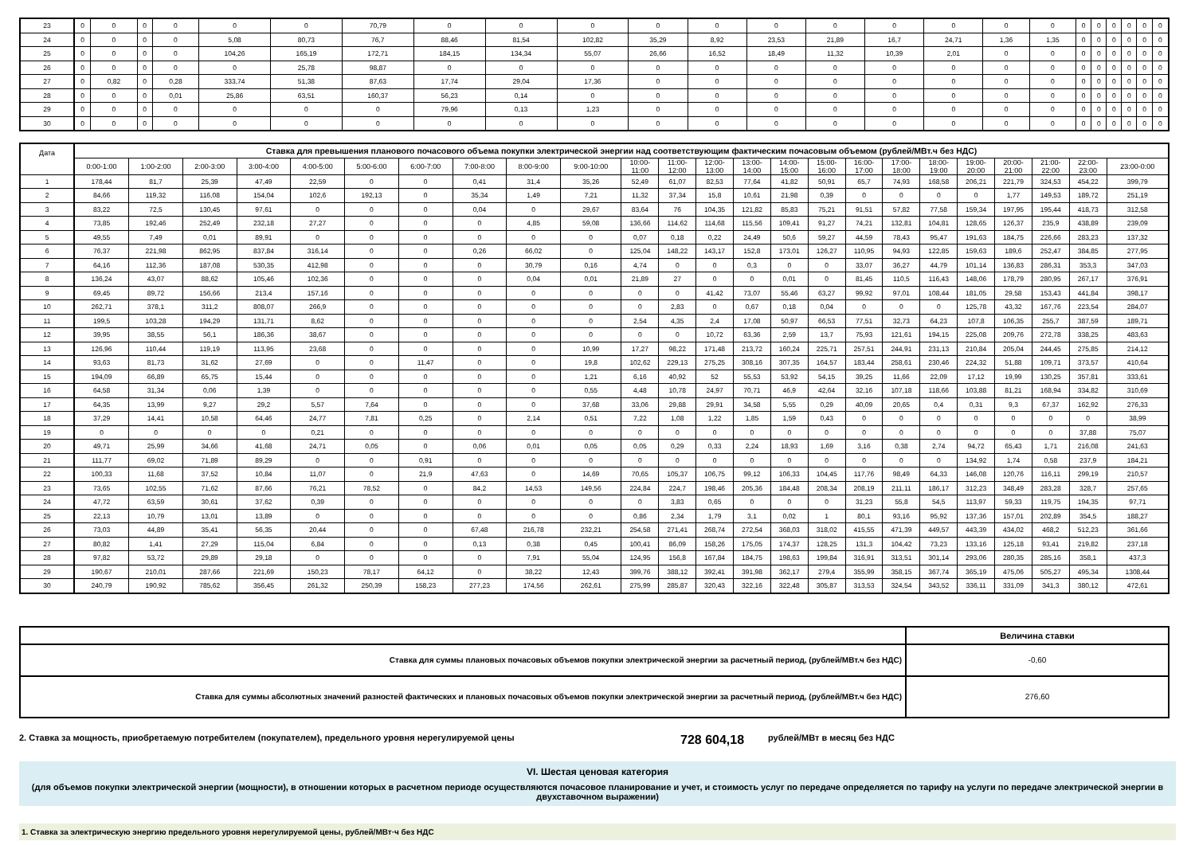| 23 | 0 | 0 | 0 | 0 | 0 | 0 | 70,79 | 0 | 0 | 0 | 0 | 0 | 0 | 0 | 0 | 0 | 0 | 0 | 0 | 0 | 0 | 0 | 0 | 0 |
| 24 | 0 | 0 | 0 | 0 | 5,08 | 80,73 | 76,7 | 88,46 | 81,54 | 102,82 | 35,29 | 8,92 | 23,53 | 21,89 | 16,7 | 24,71 | 1,36 | 1,35 | 0 | 0 | 0 | 0 | 0 | 0 |
| 25 | 0 | 0 | 0 | 0 | 104,26 | 165,19 | 172,71 | 184,15 | 134,34 | 55,07 | 26,66 | 16,52 | 18,49 | 11,32 | 10,39 | 2,01 | 0 | 0 | 0 | 0 | 0 | 0 | 0 | 0 |
| 26 | 0 | 0 | 0 | 0 | 0 | 25,78 | 98,87 | 0 | 0 | 0 | 0 | 0 | 0 | 0 | 0 | 0 | 0 | 0 | 0 | 0 | 0 | 0 | 0 | 0 |
| 27 | 0 | 0,82 | 0 | 0,28 | 333,74 | 51,38 | 87,63 | 17,74 | 29,04 | 17,36 | 0 | 0 | 0 | 0 | 0 | 0 | 0 | 0 | 0 | 0 | 0 | 0 | 0 | 0 |
| 28 | 0 | 0 | 0 | 0,01 | 25,86 | 63,51 | 160,37 | 56,23 | 0,14 | 0 | 0 | 0 | 0 | 0 | 0 | 0 | 0 | 0 | 0 | 0 | 0 | 0 | 0 | 0 |
| 29 | 0 | 0 | 0 | 0 | 0 | 0 | 0 | 79,96 | 0,13 | 1,23 | 0 | 0 | 0 | 0 | 0 | 0 | 0 | 0 | 0 | 0 | 0 | 0 | 0 | 0 |
| 30 | 0 | 0 | 0 | 0 | 0 | 0 | 0 | 0 | 0 | 0 | 0 | 0 | 0 | 0 | 0 | 0 | 0 | 0 | 0 | 0 | 0 | 0 | 0 | 0 |
| Дата | Ставка для превышения планового почасового объема покупки электрической энергии над соответствующим фактическим почасовым объемом (рублей/МВт.ч без НДС) | | | | | | | | | | | | | | | | | | | | | | | |
| --- | --- | --- | --- | --- | --- | --- | --- | --- | --- | --- | --- | --- | --- | --- | --- | --- | --- | --- | --- | --- | --- | --- | --- | --- |
| | 0:00-1:00 | 1:00-2:00 | 2:00-3:00 | 3:00-4:00 | 4:00-5:00 | 5:00-6:00 | 6:00-7:00 | 7:00-8:00 | 8:00-9:00 | 9:00-10:00 | 10:00- 11:00 | 11:00- 12:00 | 12:00- 13:00 | 13:00- 14:00 | 14:00- 15:00 | 15:00- 16:00 | 16:00- 17:00 | 17:00- 18:00 | 18:00- 19:00 | 19:00- 20:00 | 20:00- 21:00 | 21:00- 22:00 | 22:00- 23:00 | 23:00-0:00 |
| 1 | 178,44 | 81,7 | 25,39 | 47,49 | 22,59 | 0 | 0 | 0,41 | 31,4 | 35,26 | 52,49 | 61,07 | 82,53 | 77,64 | 41,82 | 50,91 | 65,7 | 74,93 | 168,58 | 206,21 | 221,79 | 324,53 | 454,22 | 399,79 |
| 2 | 84,66 | 119,32 | 116,08 | 154,04 | 102,6 | 192,13 | 0 | 35,34 | 1,49 | 7,21 | 11,32 | 37,34 | 15,8 | 10,61 | 21,98 | 0,39 | 0 | 0 | 0 | 0 | 1,77 | 149,53 | 189,72 | 251,19 |
| 3 | 83,22 | 72,5 | 130,45 | 97,61 | 0 | 0 | 0 | 0,04 | 0 | 29,67 | 83,64 | 76 | 104,35 | 121,82 | 85,83 | 75,21 | 91,51 | 57,82 | 77,58 | 159,34 | 197,95 | 195,44 | 418,73 | 312,58 |
| 4 | 73,85 | 192,46 | 252,49 | 232,18 | 27,27 | 0 | 0 | 0 | 4,85 | 59,08 | 136,66 | 114,62 | 114,68 | 115,56 | 109,41 | 91,27 | 74,21 | 132,81 | 104,81 | 128,65 | 126,37 | 235,9 | 438,89 | 239,09 |
| 5 | 49,55 | 7,49 | 0,01 | 89,91 | 0 | 0 | 0 | 0 | 0 | 0 | 0,07 | 0,18 | 0,22 | 24,49 | 50,6 | 59,27 | 44,59 | 78,43 | 95,47 | 191,63 | 184,75 | 226,66 | 283,23 | 137,32 |
| 6 | 76,37 | 221,98 | 862,95 | 837,84 | 316,14 | 0 | 0 | 0,26 | 66,02 | 0 | 125,04 | 148,22 | 143,17 | 152,8 | 173,01 | 126,27 | 110,95 | 94,93 | 122,85 | 159,63 | 189,6 | 252,47 | 384,85 | 277,95 |
| 7 | 64,16 | 112,36 | 187,08 | 530,35 | 412,98 | 0 | 0 | 0 | 30,79 | 0,16 | 4,74 | 0 | 0 | 0,3 | 0 | 0 | 33,07 | 36,27 | 44,79 | 101,14 | 136,83 | 286,31 | 353,3 | 347,03 |
| 8 | 136,24 | 43,07 | 88,62 | 105,46 | 102,36 | 0 | 0 | 0 | 0,04 | 0,01 | 21,89 | 27 | 0 | 0 | 0,01 | 0 | 81,45 | 110,5 | 116,43 | 148,06 | 178,79 | 280,95 | 267,17 | 376,91 |
| 9 | 69,45 | 89,72 | 156,66 | 213,4 | 157,16 | 0 | 0 | 0 | 0 | 0 | 0 | 0 | 41,42 | 73,07 | 55,46 | 63,27 | 99,92 | 97,01 | 108,44 | 181,05 | 29,58 | 153,43 | 441,84 | 398,17 |
| 10 | 262,71 | 378,1 | 311,2 | 808,07 | 266,9 | 0 | 0 | 0 | 0 | 0 | 0 | 2,83 | 0 | 0,67 | 0,18 | 0,04 | 0 | 0 | 0 | 125,78 | 43,32 | 167,76 | 223,54 | 284,07 |
| 11 | 199,5 | 103,28 | 194,29 | 131,71 | 8,62 | 0 | 0 | 0 | 0 | 0 | 2,54 | 4,35 | 2,4 | 17,08 | 50,97 | 66,53 | 77,51 | 32,73 | 64,23 | 107,8 | 106,35 | 255,7 | 387,59 | 189,71 |
| 12 | 39,95 | 38,55 | 56,1 | 186,36 | 38,67 | 0 | 0 | 0 | 0 | 0 | 0 | 0 | 10,72 | 63,36 | 2,59 | 13,7 | 75,93 | 121,61 | 194,15 | 225,08 | 209,76 | 272,78 | 338,25 | 483,63 |
| 13 | 126,96 | 110,44 | 119,19 | 113,95 | 23,68 | 0 | 0 | 0 | 0 | 10,99 | 17,27 | 98,22 | 171,48 | 213,72 | 160,24 | 225,71 | 257,51 | 244,91 | 231,13 | 210,84 | 205,04 | 244,45 | 275,85 | 214,12 |
| 14 | 93,63 | 81,73 | 31,62 | 27,69 | 0 | 0 | 11,47 | 0 | 0 | 19,8 | 102,62 | 229,13 | 275,25 | 308,16 | 307,35 | 164,57 | 183,44 | 258,61 | 230,46 | 224,32 | 51,88 | 109,71 | 373,57 | 410,64 |
| 15 | 194,09 | 66,89 | 65,75 | 15,44 | 0 | 0 | 0 | 0 | 0 | 1,21 | 6,16 | 40,92 | 52 | 55,53 | 53,92 | 54,15 | 39,25 | 11,66 | 22,09 | 17,12 | 19,99 | 130,25 | 357,81 | 333,61 |
| 16 | 64,58 | 31,34 | 0,06 | 1,39 | 0 | 0 | 0 | 0 | 0 | 0,55 | 4,48 | 10,78 | 24,97 | 70,71 | 46,9 | 42,64 | 32,16 | 107,18 | 118,66 | 103,88 | 81,21 | 168,94 | 334,82 | 310,69 |
| 17 | 64,35 | 13,99 | 9,27 | 29,2 | 5,57 | 7,64 | 0 | 0 | 0 | 37,68 | 33,06 | 29,88 | 29,91 | 34,58 | 5,55 | 0,29 | 40,09 | 20,65 | 0,4 | 0,31 | 9,3 | 67,37 | 162,92 | 276,33 |
| 18 | 37,29 | 14,41 | 10,58 | 64,46 | 24,77 | 7,81 | 0,25 | 0 | 2,14 | 0,51 | 7,22 | 1,08 | 1,22 | 1,85 | 1,59 | 0,43 | 0 | 0 | 0 | 0 | 0 | 0 | 0 | 38,99 |
| 19 | 0 | 0 | 0 | 0 | 0,21 | 0 | 0 | 0 | 0 | 0 | 0 | 0 | 0 | 0 | 0 | 0 | 0 | 0 | 0 | 0 | 0 | 0 | 37,88 | 75,07 |
| 20 | 49,71 | 25,99 | 34,66 | 41,68 | 24,71 | 0,05 | 0 | 0,06 | 0,01 | 0,05 | 0,05 | 0,29 | 0,33 | 2,24 | 18,93 | 1,69 | 3,16 | 0,38 | 2,74 | 94,72 | 65,43 | 1,71 | 216,08 | 241,63 |
| 21 | 111,77 | 69,02 | 71,89 | 89,29 | 0 | 0 | 0,91 | 0 | 0 | 0 | 0 | 0 | 0 | 0 | 0 | 0 | 0 | 0 | 0 | 134,92 | 1,74 | 0,58 | 237,9 | 184,21 |
| 22 | 100,33 | 11,68 | 37,52 | 10,84 | 11,07 | 0 | 21,9 | 47,63 | 0 | 14,69 | 70,65 | 105,37 | 106,75 | 99,12 | 106,33 | 104,45 | 117,76 | 98,49 | 64,33 | 146,08 | 120,76 | 116,11 | 299,19 | 210,57 |
| 23 | 73,65 | 102,55 | 71,62 | 87,66 | 76,21 | 78,52 | 0 | 84,2 | 14,53 | 149,56 | 224,84 | 224,7 | 198,46 | 205,36 | 184,48 | 208,34 | 208,19 | 211,11 | 186,17 | 312,23 | 348,49 | 283,28 | 328,7 | 257,65 |
| 24 | 47,72 | 63,59 | 30,61 | 37,62 | 0,39 | 0 | 0 | 0 | 0 | 0 | 0 | 3,83 | 0,65 | 0 | 0 | 0 | 31,23 | 55,8 | 54,5 | 113,97 | 59,33 | 119,75 | 194,35 | 97,71 |
| 25 | 22,13 | 10,79 | 13,01 | 13,89 | 0 | 0 | 0 | 0 | 0 | 0 | 0,86 | 2,34 | 1,79 | 3,1 | 0,02 | 1 | 80,1 | 93,16 | 95,92 | 137,36 | 157,01 | 202,89 | 354,5 | 188,27 |
| 26 | 73,03 | 44,89 | 35,41 | 56,35 | 20,44 | 0 | 0 | 67,48 | 216,78 | 232,21 | 254,58 | 271,41 | 268,74 | 272,54 | 368,03 | 318,02 | 415,55 | 471,39 | 449,57 | 443,39 | 434,02 | 468,2 | 512,23 | 361,66 |
| 27 | 80,82 | 1,41 | 27,29 | 115,04 | 6,84 | 0 | 0 | 0,13 | 0,38 | 0,45 | 100,41 | 86,09 | 158,26 | 175,05 | 174,37 | 128,25 | 131,3 | 104,42 | 73,23 | 133,16 | 125,18 | 93,41 | 219,82 | 237,18 |
| 28 | 97,82 | 53,72 | 29,89 | 29,18 | 0 | 0 | 0 | 0 | 7,91 | 55,04 | 124,95 | 156,8 | 167,84 | 184,75 | 198,63 | 199,84 | 316,91 | 313,51 | 301,14 | 293,06 | 280,35 | 285,16 | 358,1 | 437,3 |
| 29 | 190,67 | 210,01 | 287,66 | 221,69 | 150,23 | 78,17 | 64,12 | 0 | 38,22 | 12,43 | 399,76 | 388,12 | 392,41 | 391,98 | 362,17 | 279,4 | 355,99 | 358,15 | 367,74 | 365,19 | 475,06 | 505,27 | 495,34 | 1308,44 |
| 30 | 240,79 | 190,92 | 785,62 | 356,45 | 261,32 | 250,39 | 158,23 | 277,23 | 174,56 | 262,61 | 275,99 | 285,87 | 320,43 | 322,16 | 322,48 | 305,87 | 313,53 | 324,54 | 343,52 | 336,11 | 331,09 | 341,3 | 380,12 | 472,61 |
| | Величина ставки |
| Ставка для суммы плановых почасовых объемов покупки электрической энергии за расчетный период, (рублей/МВт.ч без НДС) | -0,60 |
| Ставка для суммы абсолютных значений разностей фактических и плановых почасовых объемов покупки электрической энергии за расчетный период, (рублей/МВт.ч без НДС) | 276,60 |
2. Ставка за мощность, приобретаемую потребителем (покупателем), предельного уровня нерегулируемой цены 728 604,18 рублей/МВт в месяц без НДС
VI. Шестая ценовая категория
(для объемов покупки электрической энергии (мощности), в отношении которых в расчетном периоде осуществляются почасовое планирование и учет, и стоимость услуг по передаче определяется по тарифу на услуги по передаче электрической энергии в двухставочном выражении)
1. Ставка за электрическую энергию предельного уровня нерегулируемой цены, рублей/МВт·ч без НДС